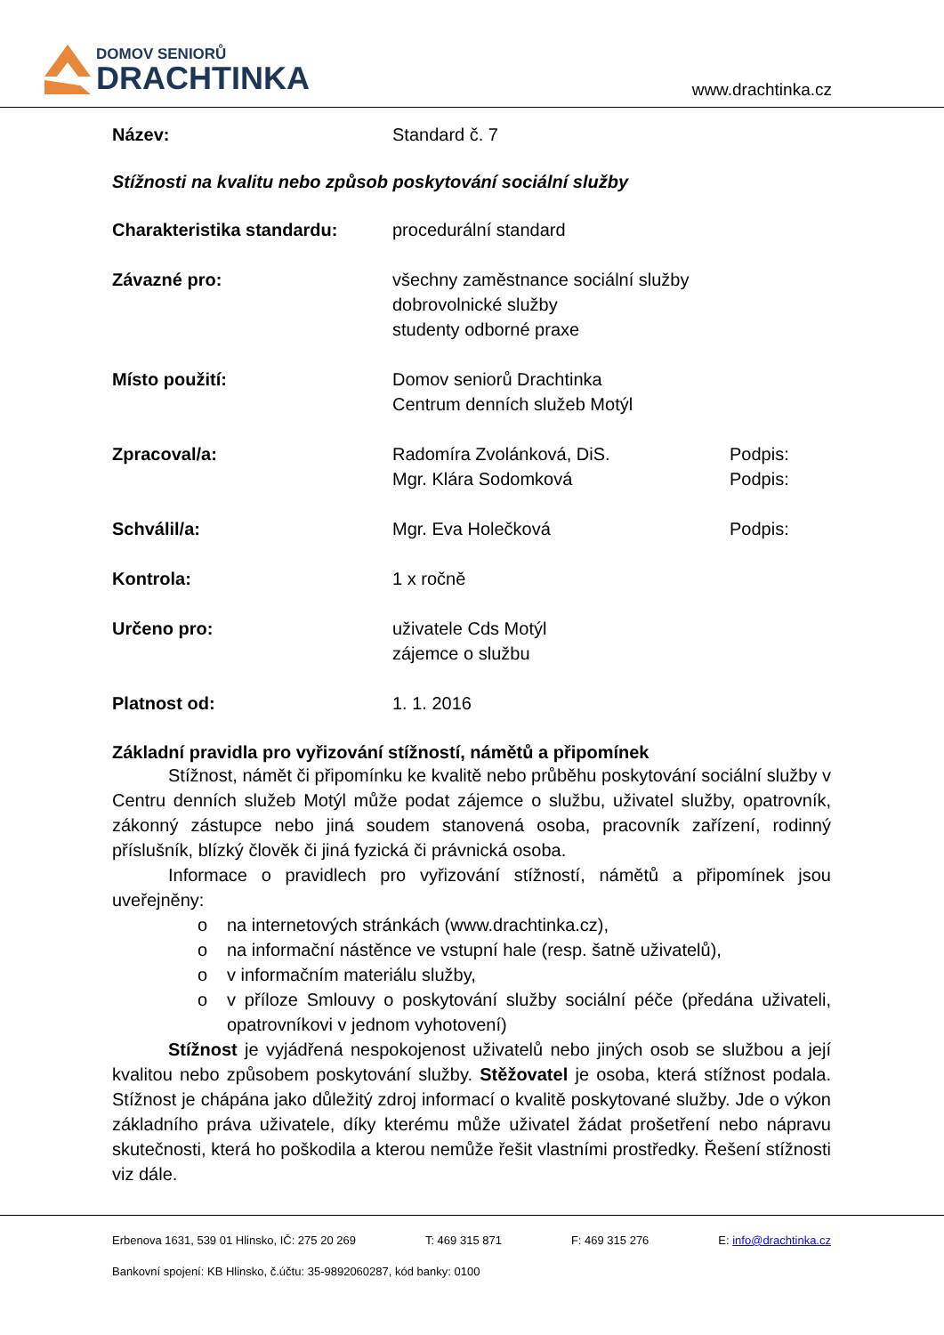DOMOV SENIORŮ
DRACHTINKA
www.drachtinka.cz
Název: Standard č. 7
Stížnosti na kvalitu nebo způsob poskytování sociální služby
Charakteristika standardu: procedurální standard
Závazné pro: všechny zaměstnance sociální služby
dobrovolnické služby
studenty odborné praxe
Místo použití: Domov seniorů Drachtinka
Centrum denních služeb Motýl
Zpracoval/a: Radomíra Zvolánková, DiS.
Mgr. Klára Sodomková
Podpis:
Podpis:
Schválil/a: Mgr. Eva Holečková Podpis:
Kontrola: 1 x ročně
Určeno pro: uživatele Cds Motýl
zájemce o službu
Platnost od: 1. 1. 2016
Základní pravidla pro vyřizování stížností, námětů a připomínek
Stížnost, námět či připomínku ke kvalitě nebo průběhu poskytování sociální služby v Centru denních služeb Motýl může podat zájemce o službu, uživatel služby, opatrovník, zákonný zástupce nebo jiná soudem stanovená osoba, pracovník zařízení, rodinný příslušník, blízký člověk či jiná fyzická či právnická osoba.
Informace o pravidlech pro vyřizování stížností, námětů a připomínek jsou uveřejněny:
o na internetových stránkách (www.drachtinka.cz),
o na informační nástěnce ve vstupní hale (resp. šatně uživatelů),
o v informačním materiálu služby,
o v příloze Smlouvy o poskytování služby sociální péče (předána uživateli, opatrovníkovi v jednom vyhotovení)
Stížnost je vyjádřená nespokojenost uživatelů nebo jiných osob se službou a její kvalitou nebo způsobem poskytování služby. Stěžovatel je osoba, která stížnost podala. Stížnost je chápána jako důležitý zdroj informací o kvalitě poskytované služby. Jde o výkon základního práva uživatele, díky kterému může uživatel žádat prošetření nebo nápravu skutečnosti, která ho poškodila a kterou nemůže řešit vlastními prostředky. Řešení stížnosti viz dále.
Erbenova 1631, 539 01 Hlinsko, IČ: 275 20 269 T: 469 315 871 F: 469 315 276 E: info@drachtinka.cz
Bankovní spojení: KB Hlinsko, č.účtu: 35-9892060287, kód banky: 0100